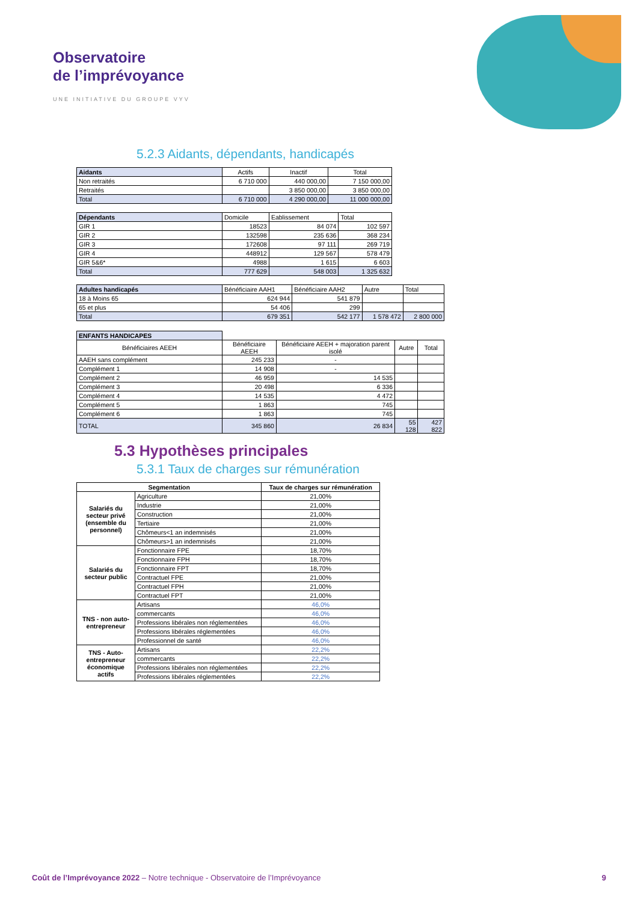Observatoire
de l’imprévoyance
UNE INITIATIVE DU GROUPE VYV
5.2.3 Aidants, dépendants, handicapés
| Aidants | Actifs | Inactif | Total |
| Non retraités | 6 710 000 | 440 000,00 | 7 150 000,00 |
| Retraités | | 3 850 000,00 | 3 850 000,00 |
| Total | 6 710 000 | 4 290 000,00 | 11 000 000,00 |
| Dépendants | Domicile | Eablissement | Total |
| GIR 1 | 18523 | 84 074 | 102 597 |
| GIR 2 | 132598 | 235 636 | 368 234 |
| GIR 3 | 172608 | 97 111 | 269 719 |
| GIR 4 | 448912 | 129 567 | 578 479 |
| GIR 5&6* | 4988 | 1 615 | 6 603 |
| Total | 777 629 | 548 003 | 1 325 632 |
| Adultes handicapés | Bénéficiaire AAH1 | Bénéficiaire AAH2 | Autre | Total |
| 18 à Moins 65 | 624 944 | 541 879 | | |
| 65 et plus | 54 406 | 299 | | |
| Total | 679 351 | 542 177 | 1 578 472 | 2 800 000 |
| ENFANTS HANDICAPES | | | | |
| Bénéficiaires AEEH | Bénéficiaire AEEH | Bénéficiaire AEEH + majoration parent isolé | Autre | Total |
| AAEH sans complément | 245 233 | - | | |
| Complément 1 | 14 908 | - | | |
| Complément 2 | 46 959 | 14 535 | | |
| Complément 3 | 20 498 | 6 336 | | |
| Complément 4 | 14 535 | 4 472 | | |
| Complément 5 | 1 863 | 745 | | |
| Complément 6 | 1 863 | 745 | | |
| TOTAL | 345 860 | 26 834 | 55 128 | 427 822 |
5.3 Hypothèses principales
5.3.1 Taux de charges sur rémunération
| Segmentation | | Taux de charges sur rémunération |
| --- | --- | --- |
| Salariés du secteur privé (ensemble du personnel) | Agriculture | 21,00% |
| | Industrie | 21,00% |
| | Construction | 21,00% |
| | Tertiaire | 21,00% |
| | Chômeurs<1 an indemnisés | 21,00% |
| | Chômeurs>1 an indemnisés | 21,00% |
| Salariés du secteur public | Fonctionnaire FPE | 18,70% |
| | Fonctionnaire FPH | 18,70% |
| | Fonctionnaire FPT | 18,70% |
| | Contractuel FPE | 21,00% |
| | Contractuel FPH | 21,00% |
| | Contractuel FPT | 21,00% |
| TNS - non auto-entrepreneur | Artisans | 46,0% |
| | commercants | 46,0% |
| | Professions libérales non réglementées | 46,0% |
| | Professions libérales réglementées | 46,0% |
| | Professionnel de santé | 46,0% |
| TNS - Auto-entrepreneur économique actifs | Artisans | 22,2% |
| | commercants | 22,2% |
| | Professions libérales non réglementées | 22,2% |
| | Professions libérales réglementées | 22,2% |
Coût de l’Imprévoyance 2022 – Notre technique - Observatoire de l’Imprévoyance 9